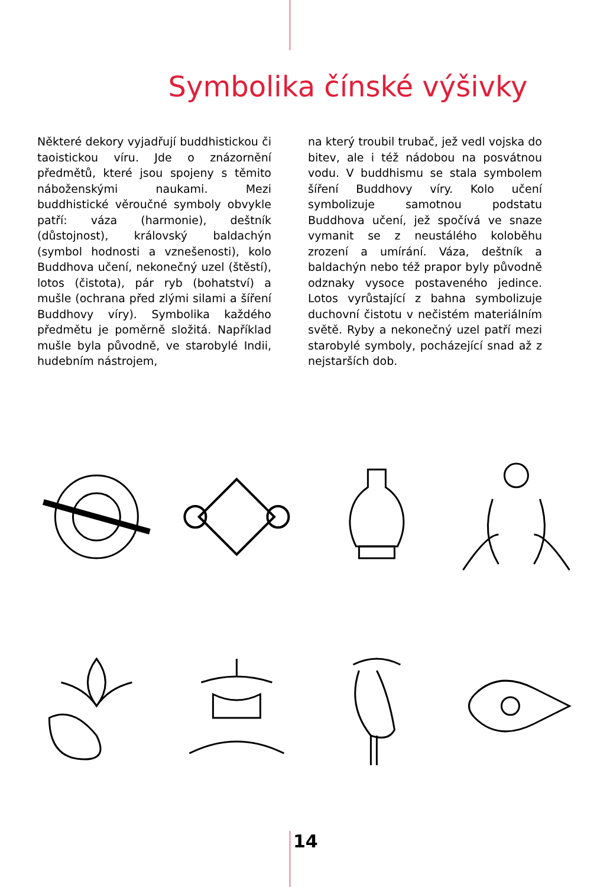Symbolika čínské výšivky
Některé dekory vyjadřují buddhistickou či taoistickou víru. Jde o znázornění předmětů, které jsou spojeny s těmito náboženskými naukami. Mezi buddhistické věroučné symboly obvykle patří: váza (harmonie), deštník (důstojnost), královský baldachýn (symbol hodnosti a vznešenosti), kolo Buddhova učení, nekonečný uzel (štěstí), lotos (čistota), pár ryb (bohatství) a mušle (ochrana před zlými silami a šíření Buddhovy víry). Symbolika každého předmětu je poměrně složitá. Například mušle byla původně, ve starobylé Indii, hudebním nástrojem,
na který troubil trubač, jež vedl vojska do bitev, ale i též nádobou na posvátnou vodu. V buddhismu se stala symbolem šíření Buddhovy víry. Kolo učení symbolizuje samotnou podstatu Buddhova učení, jež spočívá ve snaze vymanit se z neustálého koloběhu zrození a umírání. Váza, deštník a baldachýn nebo též prapor byly původně odznaky vysoce postaveného jedince. Lotos vyrůstající z bahna symbolizuje duchovní čistotu v nečistém materiálním světě. Ryby a nekonečný uzel patří mezi starobylé symboly, pocházející snad až z nejstarších dob.
14